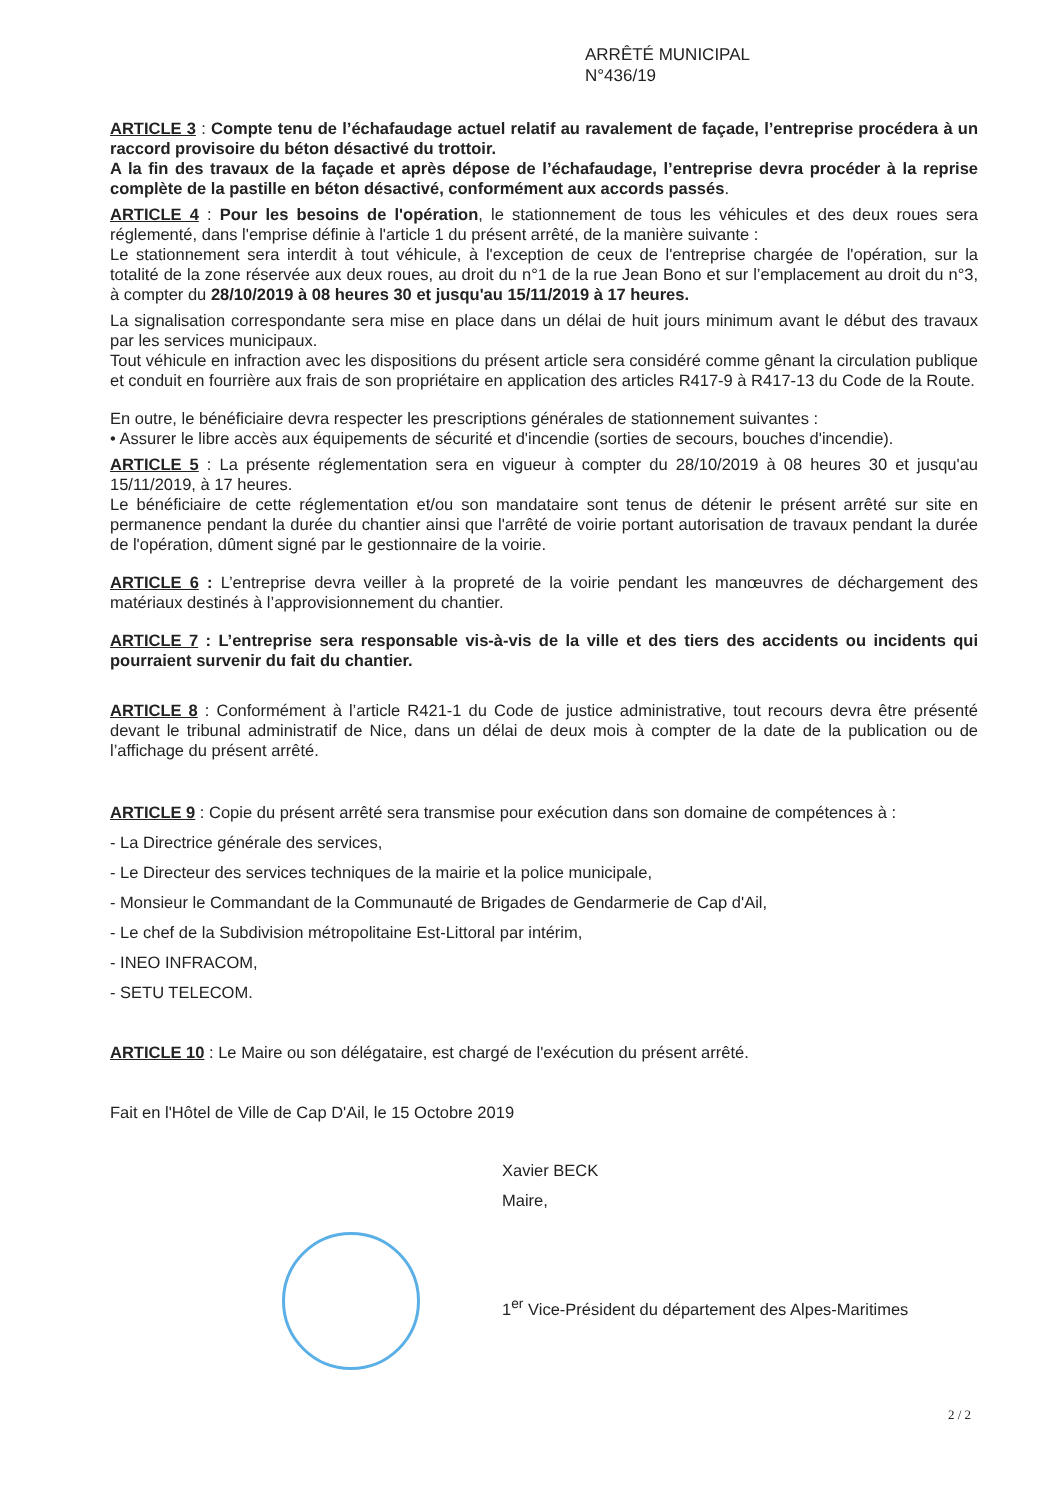ARRÊTÉ MUNICIPAL
N°436/19
ARTICLE 3 : Compte tenu de l’échafaudage actuel relatif au ravalement de façade, l’entreprise procédera à un raccord provisoire du béton désactivé du trottoir.
A la fin des travaux de la façade et après dépose de l’échafaudage, l’entreprise devra procéder à la reprise complète de la pastille en béton désactivé, conformément aux accords passés.
ARTICLE 4 : Pour les besoins de l'opération, le stationnement de tous les véhicules et des deux roues sera réglementé, dans l'emprise définie à l'article 1 du présent arrêté, de la manière suivante :
Le stationnement sera interdit à tout véhicule, à l'exception de ceux de l'entreprise chargée de l'opération, sur la totalité de la zone réservée aux deux roues, au droit du n°1 de la rue Jean Bono et sur l’emplacement au droit du n°3, à compter du 28/10/2019 à 08 heures 30 et jusqu'au 15/11/2019 à 17 heures.
La signalisation correspondante sera mise en place dans un délai de huit jours minimum avant le début des travaux par les services municipaux.
Tout véhicule en infraction avec les dispositions du présent article sera considéré comme gênant la circulation publique et conduit en fourrière aux frais de son propriétaire en application des articles R417-9 à R417-13 du Code de la Route.
En outre, le bénéficiaire devra respecter les prescriptions générales de stationnement suivantes :
• Assurer le libre accès aux équipements de sécurité et d'incendie (sorties de secours, bouches d'incendie).
ARTICLE 5 : La présente réglementation sera en vigueur à compter du 28/10/2019 à 08 heures 30 et jusqu'au 15/11/2019, à 17 heures.
Le bénéficiaire de cette réglementation et/ou son mandataire sont tenus de détenir le présent arrêté sur site en permanence pendant la durée du chantier ainsi que l'arrêté de voirie portant autorisation de travaux pendant la durée de l'opération, dûment signé par le gestionnaire de la voirie.
ARTICLE 6 : L’entreprise devra veiller à la propreté de la voirie pendant les manœuvres de déchargement des matériaux destinés à l’approvisionnement du chantier.
ARTICLE 7 : L’entreprise sera responsable vis-à-vis de la ville et des tiers des accidents ou incidents qui pourraient survenir du fait du chantier.
ARTICLE 8 : Conformément à l’article R421-1 du Code de justice administrative, tout recours devra être présenté devant le tribunal administratif de Nice, dans un délai de deux mois à compter de la date de la publication ou de l’affichage du présent arrêté.
ARTICLE 9 : Copie du présent arrêté sera transmise pour exécution dans son domaine de compétences à :
- La Directrice générale des services,
- Le Directeur des services techniques de la mairie et la police municipale,
- Monsieur le Commandant de la Communauté de Brigades de Gendarmerie de Cap d'Ail,
- Le chef de la Subdivision métropolitaine Est-Littoral par intérim,
- INEO INFRACOM,
- SETU TELECOM.
ARTICLE 10 : Le Maire ou son délégataire, est chargé de l'exécution du présent arrêté.
Fait en l'Hôtel de Ville de Cap D'Ail, le 15 Octobre 2019
Xavier BECK
Maire,
1<sup>er</sup> Vice-Président du département des Alpes-Maritimes
2 / 2